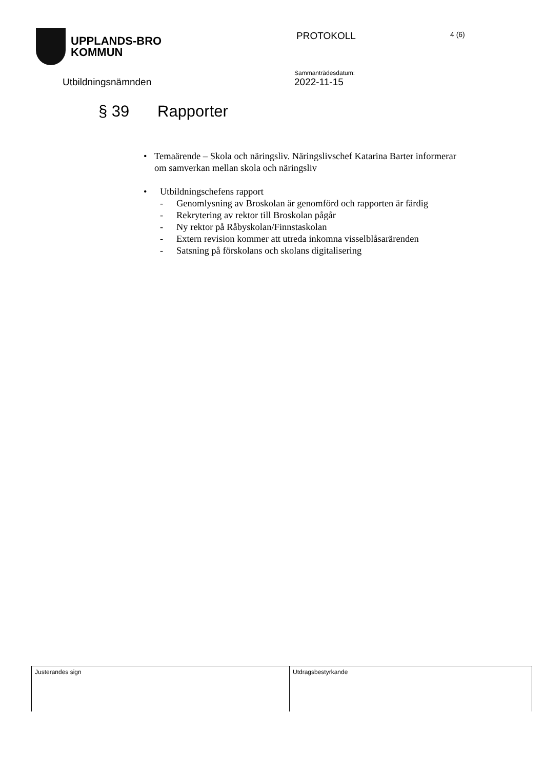UPPLANDS-BRO
KOMMUN
PROTOKOLL
4 (6)
Utbildningsnämnden
Sammanträdesdatum:
2022-11-15
§ 39 Rapporter
• Temaärende – Skola och näringsliv. Näringslivschef Katarina Barter informerar om samverkan mellan skola och näringsliv
• Utbildningschefens rapport
- Genomlysning av Broskolan är genomförd och rapporten är färdig
- Rekrytering av rektor till Broskolan pågår
- Ny rektor på Råbyskolan/Finnstaskolan
- Extern revision kommer att utreda inkomna visselblåsarärenden
- Satsning på förskolans och skolans digitalisering
| Justerandes sign | Utdragsbestyrkande |